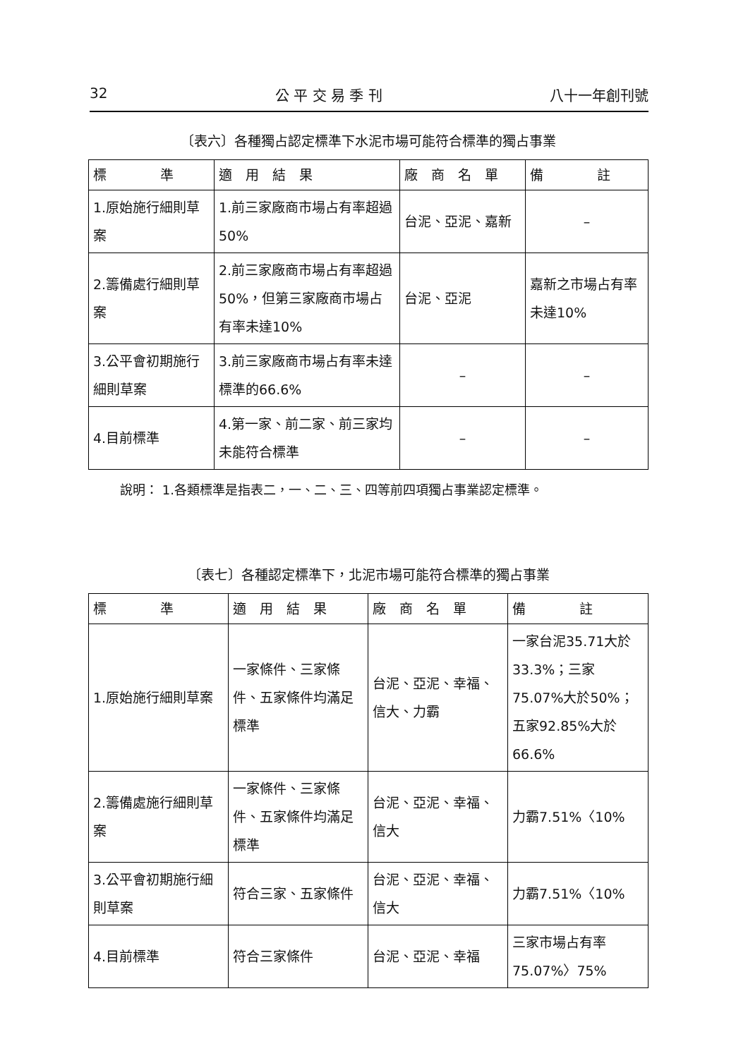32 公 平 交 易 季 刊 八十一年創刊號
〔表六〕各種獨占認定標準下水泥市場可能符合標準的獨占事業
| 標 準 | 適 用 結 果 | 廠 商 名 單 | 備 註 |
| --- | --- | --- | --- |
| 1.原始施行細則草案 | 1.前三家廠商市場占有率超過50% | 台泥、亞泥、嘉新 | – |
| 2.籌備處行細則草案 | 2.前三家廠商市場占有率超過50%，但第三家廠商市場占有率未達10% | 台泥、亞泥 | 嘉新之市場占有率未達10% |
| 3.公平會初期施行細則草案 | 3.前三家廠商市場占有率未達標準的66.6% | – | – |
| 4.目前標準 | 4.第一家、前二家、前三家均未能符合標準 | – | – |
說明： 1.各類標準是指表二，一、二、三、四等前四項獨占事業認定標準。
〔表七〕各種認定標準下，北泥市場可能符合標準的獨占事業
| 標 準 | 適 用 結 果 | 廠 商 名 單 | 備 註 |
| --- | --- | --- | --- |
| 1.原始施行細則草案 | 一家條件、三家條件、五家條件均滿足標準 | 台泥、亞泥、幸福、信大、力霸 | 一家台泥35.71大於33.3%；三家75.07%大於50%；五家92.85%大於66.6% |
| 2.籌備處施行細則草案 | 一家條件、三家條件、五家條件均滿足標準 | 台泥、亞泥、幸福、信大 | 力霸7.51%〈10% |
| 3.公平會初期施行細則草案 | 符合三家、五家條件 | 台泥、亞泥、幸福、信大 | 力霸7.51%〈10% |
| 4.目前標準 | 符合三家條件 | 台泥、亞泥、幸福 | 三家市場占有率75.07%〉75% |